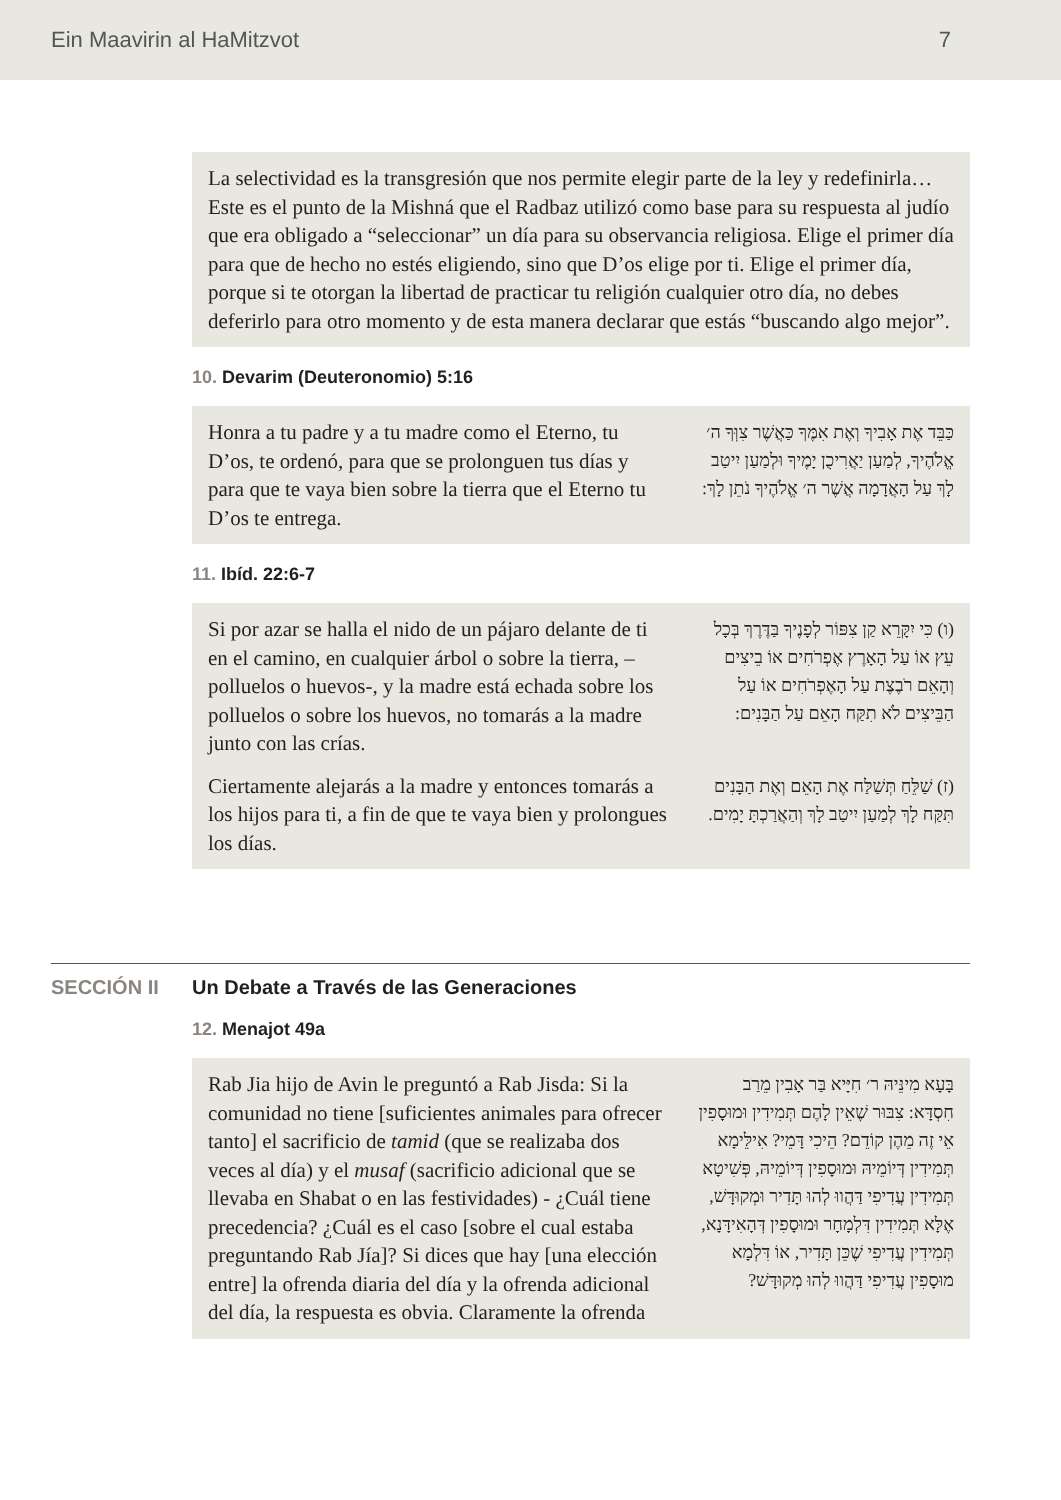Ein Maavirin al HaMitzvot 7
La selectividad es la transgresión que nos permite elegir parte de la ley y redefinirla… Este es el punto de la Mishná que el Radbaz utilizó como base para su respuesta al judío que era obligado a “seleccionar” un día para su observancia religiosa. Elige el primer día para que de hecho no estés eligiendo, sino que D’os elige por ti. Elige el primer día, porque si te otorgan la libertad de practicar tu religión cualquier otro día, no debes deferirlo para otro momento y de esta manera declarar que estás “buscando algo mejor”.
10. Devarim (Deuteronomio) 5:16
Honra a tu padre y a tu madre como el Eterno, tu D’os, te ordenó, para que se prolonguen tus días y para que te vaya bien sobre la tierra que el Eterno tu D’os te entrega.
כַּבֵּד אֶת אָבִיךָ וְאֶת אִמֶּךָ כַּאֲשֶׁר צִוְּךָ ה׳ אֱלֹהֶיךָ, לְמַעַן יַאֲרִיכֻן יָמֶיךָ וּלְמַעַן יִיטַב לָךְ עַל הָאֲדָמָה אֲשֶׁר ה׳ אֱלֹהֶיךָ נֹתֵן לָךְ:
11. Ibíd. 22:6-7
Si por azar se halla el nido de un pájaro delante de ti en el camino, en cualquier árbol o sobre la tierra, – polluelos o huevos-, y la madre está echada sobre los polluelos o sobre los huevos, no tomarás a la madre junto con las crías.
(ו) כִּי יִקָּרֵא קַן צִפּוֹר לְפָנֶיךָ בַּדֶּרֶךְ בְּכָל עֵץ אוֹ עַל הָאָרֶץ אֶפְרֹחִים אוֹ בֵיצִים וְהָאֵם רֹבֶצֶת עַל הָאֶפְרֹחִים אוֹ עַל הַבֵּיצִים לֹא תִקַּח הָאֵם עַל הַבָּנִים:
Ciertamente alejarás a la madre y entonces tomarás a los hijos para ti, a fin de que te vaya bien y prolongues los días.
(ז) שַׁלֵּחַ תְּשַׁלַּח אֶת הָאֵם וְאֶת הַבָּנִים תִּקַּח לָךְ לְמַעַן יִיטַב לָךְ וְהַאֲרַכְתָּ יָמִים.
SECCIÓN II Un Debate a Través de las Generaciones
12. Menajot 49a
Rab Jia hijo de Avin le preguntó a Rab Jisda: Si la comunidad no tiene [suficientes animales para ofrecer tanto] el sacrificio de tamid (que se realizaba dos veces al día) y el musaf (sacrificio adicional que se llevaba en Shabat o en las festividades) - ¿Cuál tiene precedencia? ¿Cuál es el caso [sobre el cual estaba preguntando Rab Jía]? Si dices que hay [una elección entre] la ofrenda diaria del día y la ofrenda adicional del día, la respuesta es obvia. Claramente la ofrenda
בָּעָא מִינֵּיהּ ר׳ חִיָּיא בַּר אָבִין מֵרַב חִסְדָּא: צִבּוּר שֶׁאֵין לָהֶם תְּמִידִין וּמוּסָפִין אֵי זֶה מֵהֶן קוֹדֵם? הֵיכִי דָּמֵי? אִילֵּימָא תְּמִידִין דְּיוֹמֵיהּ וּמוּסָפִין דְּיוֹמֵיהּ, פְּשִׁיטָא תְּמִידִין עֲדִיפִי דַּהֲווּ לְהוּ תָּדִיר וּמְקוּדָּשׁ, אֶלָּא תְּמִידִין דִּלְמָחָר וּמוּסָפִין דְּהָאִידָּנָא, תְּמִידִין עֲדִיפִי שֶׁכֵּן תָּדִיר, אוֹ דִּלְמָא מוּסָפִין עֲדִיפִי דַּהֲווּ לְהוּ מְקוּדָּשׁ?